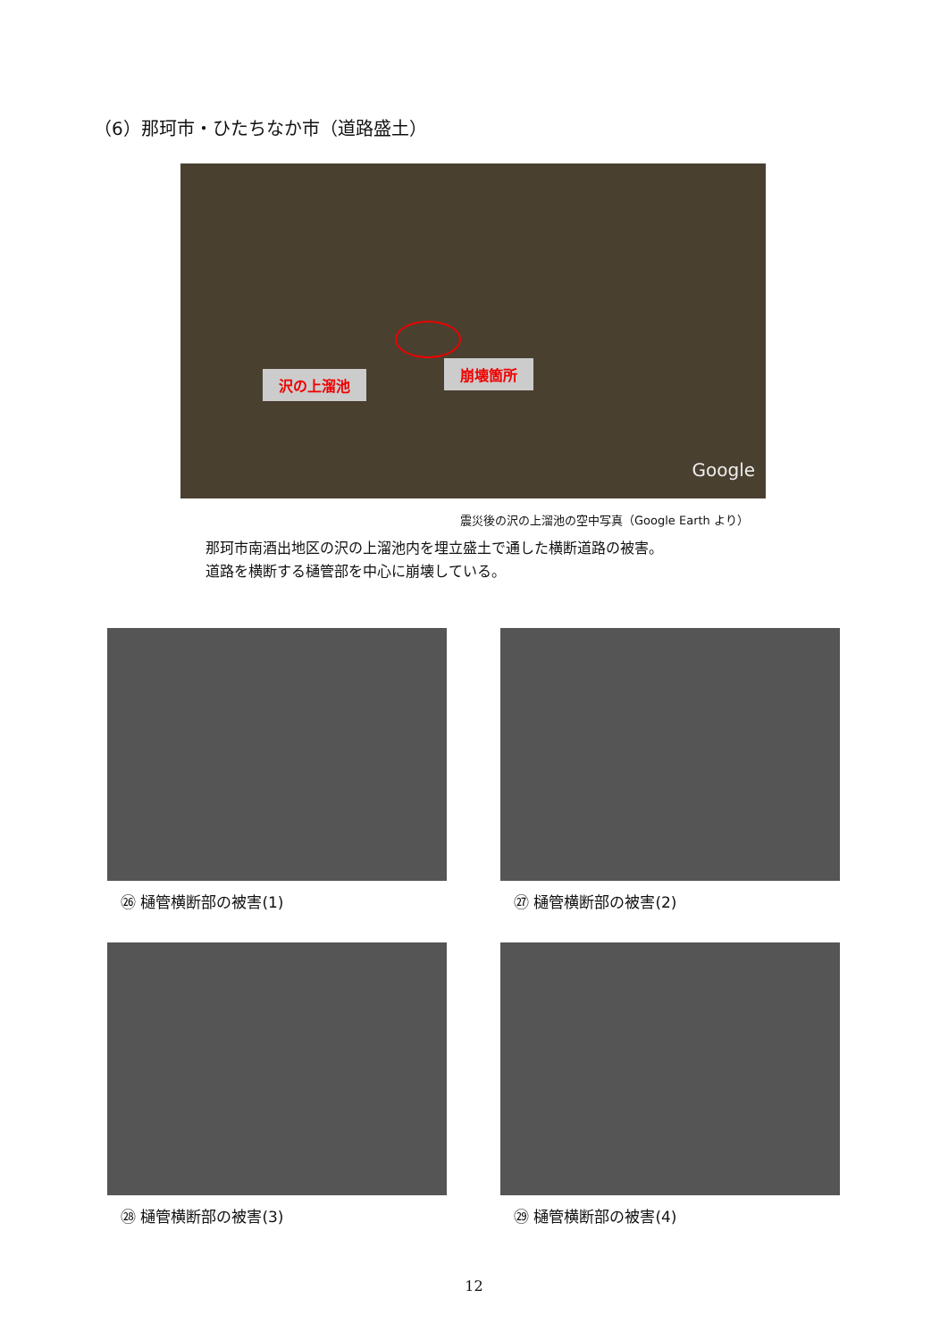（6）那珂市・ひたちなか市（道路盛土）
沢の上溜池
崩壊箇所
Google
震災後の沢の上溜池の空中写真（Google Earth より）
那珂市南酒出地区の沢の上溜池内を埋立盛土で通した横断道路の被害。
道路を横断する樋管部を中心に崩壊している。
㉖ 樋管横断部の被害(1)
㉗ 樋管横断部の被害(2)
㉘ 樋管横断部の被害(3)
㉙ 樋管横断部の被害(4)
12